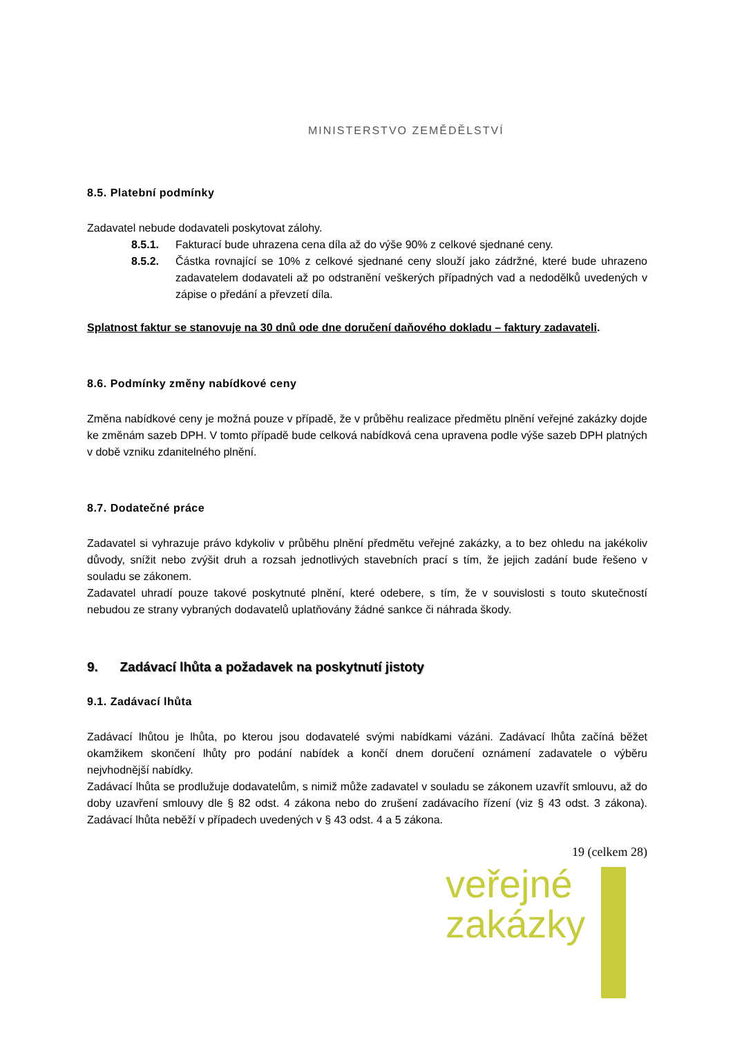MINISTERSTVO ZEMĚDĚLSTVÍ
8.5. Platební podmínky
Zadavatel nebude dodavateli poskytovat zálohy.
8.5.1. Fakturací bude uhrazena cena díla až do výše 90% z celkové sjednané ceny.
8.5.2. Částka rovnající se 10% z celkové sjednané ceny slouží jako zádržné, které bude uhrazeno zadavatelem dodavateli až po odstranění veškerých případných vad a nedodělků uvedených v zápise o předání a převzetí díla.
Splatnost faktur se stanovuje na 30 dnů ode dne doručení daňového dokladu – faktury zadavateli.
8.6. Podmínky změny nabídkové ceny
Změna nabídkové ceny je možná pouze v případě, že v průběhu realizace předmětu plnění veřejné zakázky dojde ke změnám sazeb DPH. V tomto případě bude celková nabídková cena upravena podle výše sazeb DPH platných v době vzniku zdanitelného plnění.
8.7. Dodatečné práce
Zadavatel si vyhrazuje právo kdykoliv v průběhu plnění předmětu veřejné zakázky, a to bez ohledu na jakékoliv důvody, snížit nebo zvýšit druh a rozsah jednotlivých stavebních prací s tím, že jejich zadání bude řešeno v souladu se zákonem.
Zadavatel uhradí pouze takové poskytnuté plnění, které odebere, s tím, že v souvislosti s touto skutečností nebudou ze strany vybraných dodavatelů uplatňovány žádné sankce či náhrada škody.
9. Zadávací lhůta a požadavek na poskytnutí jistoty
9.1. Zadávací lhůta
Zadávací lhůtou je lhůta, po kterou jsou dodavatelé svými nabídkami vázáni. Zadávací lhůta začíná běžet okamžikem skončení lhůty pro podání nabídek a končí dnem doručení oznámení zadavatele o výběru nejvhodnější nabídky.
Zadávací lhůta se prodlužuje dodavatelům, s nimiž může zadavatel v souladu se zákonem uzavřít smlouvu, až do doby uzavření smlouvy dle § 82 odst. 4 zákona nebo do zrušení zadávacího řízení (viz § 43 odst. 3 zákona). Zadávací lhůta neběží v případech uvedených v § 43 odst. 4 a 5 zákona.
19 (celkem 28)
veřejné
zakázky